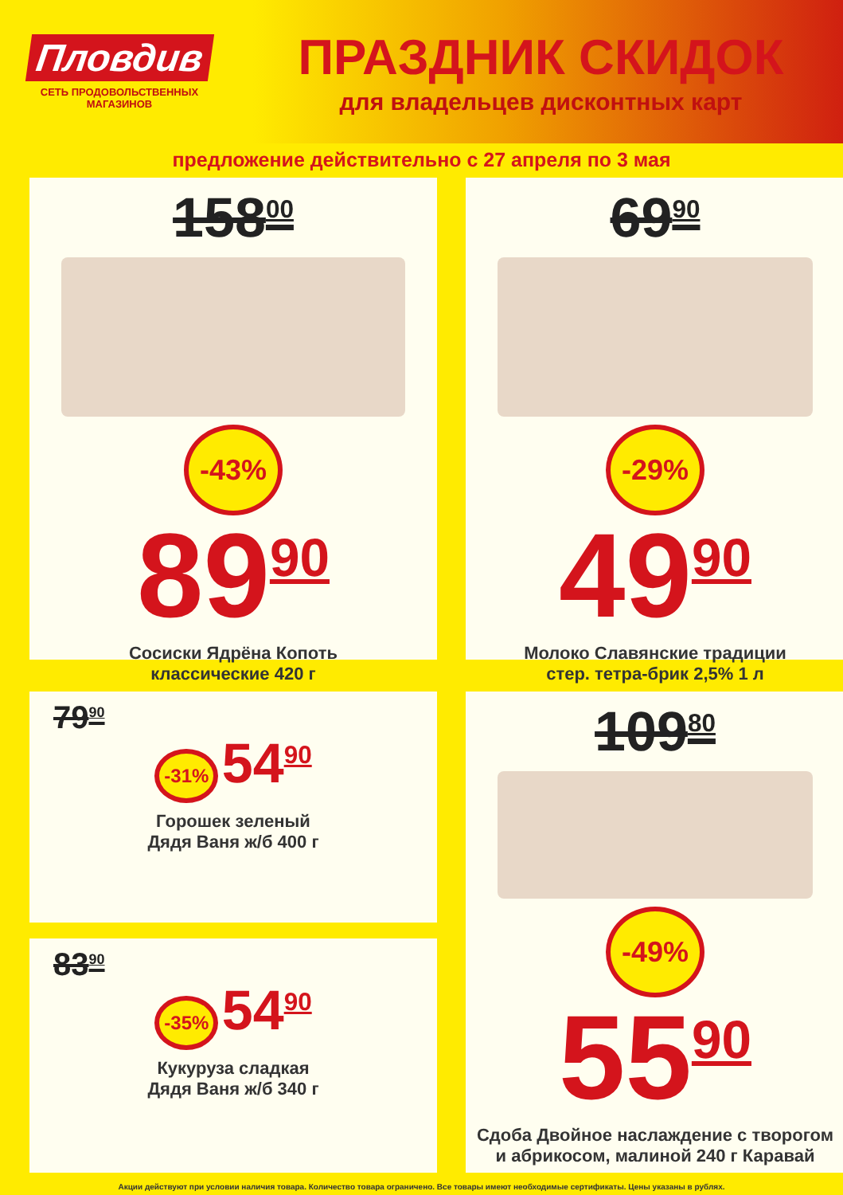Пловдив
СЕТЬ ПРОДОВОЛЬСТВЕННЫХ
МАГАЗИНОВ
ПРАЗДНИК СКИДОК
для владельцев дисконтных карт
предложение действительно с 27 апреля по 3 мая
158<sup>00</sup>
-43%
89<sup>90</sup>
Сосиски Ядрёна Копоть
классические 420 г
69<sup>90</sup>
-29%
49<sup>90</sup>
Молоко Славянские традиции
стер. тетра-брик 2,5% 1 л
79<sup>90</sup>
-31%
54<sup>90</sup>
Горошек зеленый
Дядя Ваня ж/б 400 г
83<sup>90</sup>
-35%
54<sup>90</sup>
Кукуруза сладкая
Дядя Ваня ж/б 340 г
109<sup>80</sup>
-49%
55<sup>90</sup>
Сдоба Двойное наслаждение с творогом
и абрикосом, малиной 240 г Каравай
Акции действуют при условии наличия товара. Количество товара ограничено. Все товары имеют необходимые сертификаты. Цены указаны в рублях.